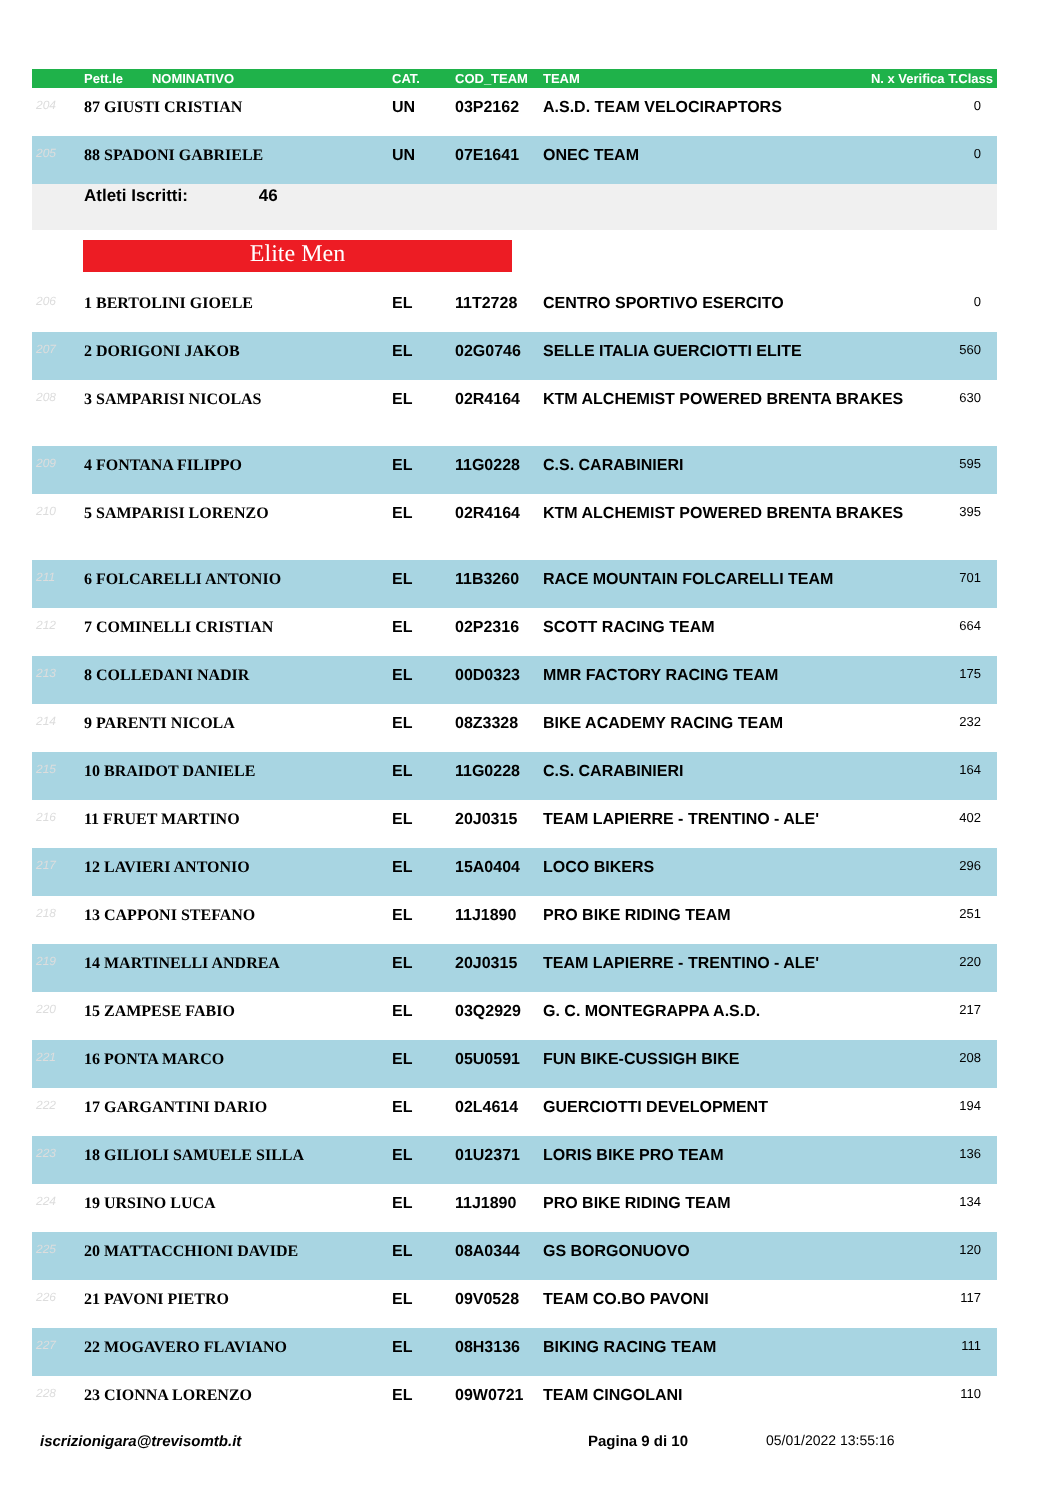| | Pett.le NOMINATIVO | CAT. | COD_TEAM | TEAM | N. x Verifica T.Class |
| --- | --- | --- | --- | --- | --- |
| 204 | 87 GIUSTI CRISTIAN | UN | 03P2162 | A.S.D. TEAM VELOCIRAPTORS | 0 |
| 205 | 88 SPADONI GABRIELE | UN | 07E1641 | ONEC TEAM | 0 |
Atleti Iscritti: 46
Elite Men
| 206 | 1 BERTOLINI GIOELE | EL | 11T2728 | CENTRO SPORTIVO ESERCITO | 0 |
| 207 | 2 DORIGONI JAKOB | EL | 02G0746 | SELLE ITALIA GUERCIOTTI ELITE | 560 |
| 208 | 3 SAMPARISI NICOLAS | EL | 02R4164 | KTM ALCHEMIST POWERED BRENTA BRAKES | 630 |
| 209 | 4 FONTANA FILIPPO | EL | 11G0228 | C.S. CARABINIERI | 595 |
| 210 | 5 SAMPARISI LORENZO | EL | 02R4164 | KTM ALCHEMIST POWERED BRENTA BRAKES | 395 |
| 211 | 6 FOLCARELLI ANTONIO | EL | 11B3260 | RACE MOUNTAIN FOLCARELLI TEAM | 701 |
| 212 | 7 COMINELLI CRISTIAN | EL | 02P2316 | SCOTT RACING TEAM | 664 |
| 213 | 8 COLLEDANI NADIR | EL | 00D0323 | MMR FACTORY RACING TEAM | 175 |
| 214 | 9 PARENTI NICOLA | EL | 08Z3328 | BIKE ACADEMY RACING TEAM | 232 |
| 215 | 10 BRAIDOT DANIELE | EL | 11G0228 | C.S. CARABINIERI | 164 |
| 216 | 11 FRUET MARTINO | EL | 20J0315 | TEAM LAPIERRE - TRENTINO - ALE' | 402 |
| 217 | 12 LAVIERI ANTONIO | EL | 15A0404 | LOCO BIKERS | 296 |
| 218 | 13 CAPPONI STEFANO | EL | 11J1890 | PRO BIKE RIDING TEAM | 251 |
| 219 | 14 MARTINELLI ANDREA | EL | 20J0315 | TEAM LAPIERRE - TRENTINO - ALE' | 220 |
| 220 | 15 ZAMPESE FABIO | EL | 03Q2929 | G. C. MONTEGRAPPA A.S.D. | 217 |
| 221 | 16 PONTA MARCO | EL | 05U0591 | FUN BIKE-CUSSIGH BIKE | 208 |
| 222 | 17 GARGANTINI DARIO | EL | 02L4614 | GUERCIOTTI DEVELOPMENT | 194 |
| 223 | 18 GILIOLI SAMUELE SILLA | EL | 01U2371 | LORIS BIKE PRO TEAM | 136 |
| 224 | 19 URSINO LUCA | EL | 11J1890 | PRO BIKE RIDING TEAM | 134 |
| 225 | 20 MATTACCHIONI DAVIDE | EL | 08A0344 | GS BORGONUOVO | 120 |
| 226 | 21 PAVONI PIETRO | EL | 09V0528 | TEAM CO.BO PAVONI | 117 |
| 227 | 22 MOGAVERO FLAVIANO | EL | 08H3136 | BIKING RACING TEAM | 111 |
| 228 | 23 CIONNA LORENZO | EL | 09W0721 | TEAM CINGOLANI | 110 |
iscrizionigara@trevisomtb.it Pagina 9 di 10 05/01/2022 13:55:16